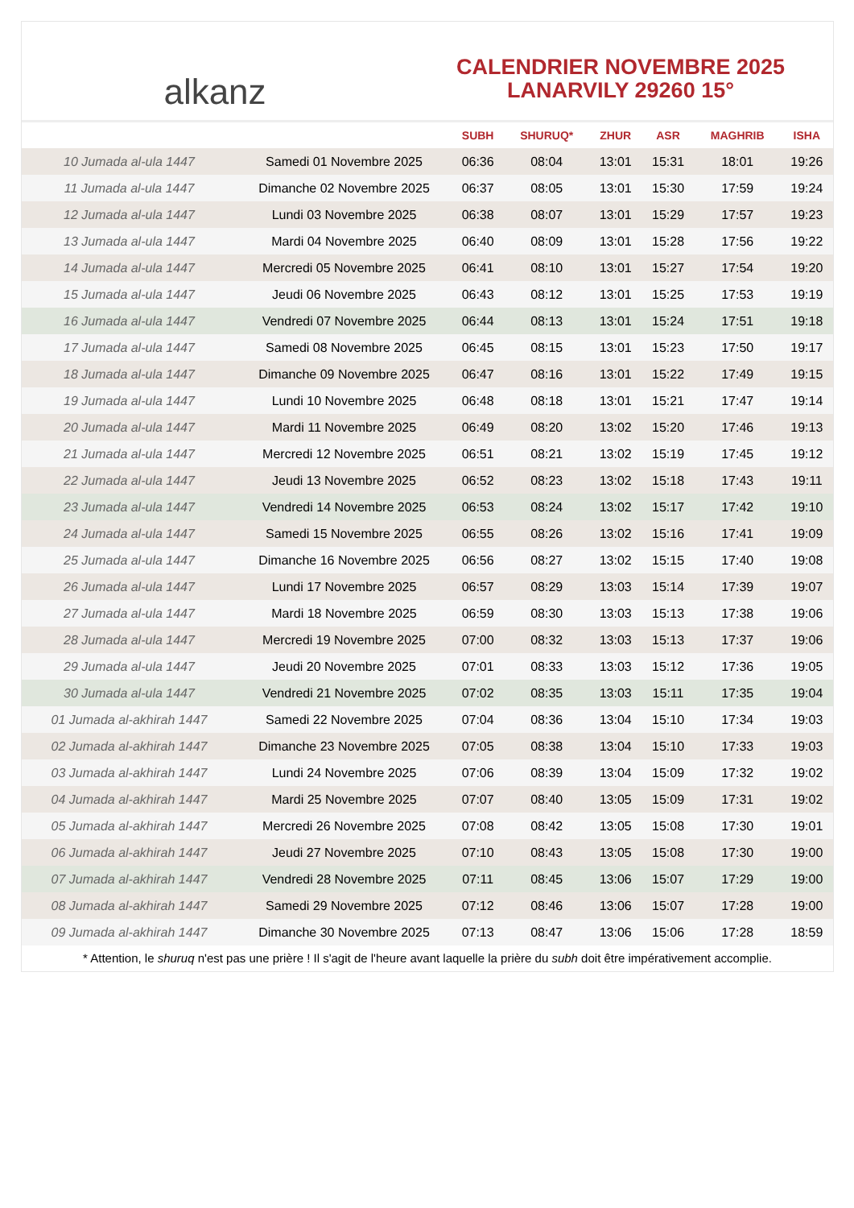alkanz
CALENDRIER NOVEMBRE 2025
LANARVILY 29260 15°
| | | SUBH | SHURUQ* | ZHUR | ASR | MAGHRIB | ISHA |
| --- | --- | --- | --- | --- | --- | --- | --- |
| 10 Jumada al-ula 1447 | Samedi 01 Novembre 2025 | 06:36 | 08:04 | 13:01 | 15:31 | 18:01 | 19:26 |
| 11 Jumada al-ula 1447 | Dimanche 02 Novembre 2025 | 06:37 | 08:05 | 13:01 | 15:30 | 17:59 | 19:24 |
| 12 Jumada al-ula 1447 | Lundi 03 Novembre 2025 | 06:38 | 08:07 | 13:01 | 15:29 | 17:57 | 19:23 |
| 13 Jumada al-ula 1447 | Mardi 04 Novembre 2025 | 06:40 | 08:09 | 13:01 | 15:28 | 17:56 | 19:22 |
| 14 Jumada al-ula 1447 | Mercredi 05 Novembre 2025 | 06:41 | 08:10 | 13:01 | 15:27 | 17:54 | 19:20 |
| 15 Jumada al-ula 1447 | Jeudi 06 Novembre 2025 | 06:43 | 08:12 | 13:01 | 15:25 | 17:53 | 19:19 |
| 16 Jumada al-ula 1447 | Vendredi 07 Novembre 2025 | 06:44 | 08:13 | 13:01 | 15:24 | 17:51 | 19:18 |
| 17 Jumada al-ula 1447 | Samedi 08 Novembre 2025 | 06:45 | 08:15 | 13:01 | 15:23 | 17:50 | 19:17 |
| 18 Jumada al-ula 1447 | Dimanche 09 Novembre 2025 | 06:47 | 08:16 | 13:01 | 15:22 | 17:49 | 19:15 |
| 19 Jumada al-ula 1447 | Lundi 10 Novembre 2025 | 06:48 | 08:18 | 13:01 | 15:21 | 17:47 | 19:14 |
| 20 Jumada al-ula 1447 | Mardi 11 Novembre 2025 | 06:49 | 08:20 | 13:02 | 15:20 | 17:46 | 19:13 |
| 21 Jumada al-ula 1447 | Mercredi 12 Novembre 2025 | 06:51 | 08:21 | 13:02 | 15:19 | 17:45 | 19:12 |
| 22 Jumada al-ula 1447 | Jeudi 13 Novembre 2025 | 06:52 | 08:23 | 13:02 | 15:18 | 17:43 | 19:11 |
| 23 Jumada al-ula 1447 | Vendredi 14 Novembre 2025 | 06:53 | 08:24 | 13:02 | 15:17 | 17:42 | 19:10 |
| 24 Jumada al-ula 1447 | Samedi 15 Novembre 2025 | 06:55 | 08:26 | 13:02 | 15:16 | 17:41 | 19:09 |
| 25 Jumada al-ula 1447 | Dimanche 16 Novembre 2025 | 06:56 | 08:27 | 13:02 | 15:15 | 17:40 | 19:08 |
| 26 Jumada al-ula 1447 | Lundi 17 Novembre 2025 | 06:57 | 08:29 | 13:03 | 15:14 | 17:39 | 19:07 |
| 27 Jumada al-ula 1447 | Mardi 18 Novembre 2025 | 06:59 | 08:30 | 13:03 | 15:13 | 17:38 | 19:06 |
| 28 Jumada al-ula 1447 | Mercredi 19 Novembre 2025 | 07:00 | 08:32 | 13:03 | 15:13 | 17:37 | 19:06 |
| 29 Jumada al-ula 1447 | Jeudi 20 Novembre 2025 | 07:01 | 08:33 | 13:03 | 15:12 | 17:36 | 19:05 |
| 30 Jumada al-ula 1447 | Vendredi 21 Novembre 2025 | 07:02 | 08:35 | 13:03 | 15:11 | 17:35 | 19:04 |
| 01 Jumada al-akhirah 1447 | Samedi 22 Novembre 2025 | 07:04 | 08:36 | 13:04 | 15:10 | 17:34 | 19:03 |
| 02 Jumada al-akhirah 1447 | Dimanche 23 Novembre 2025 | 07:05 | 08:38 | 13:04 | 15:10 | 17:33 | 19:03 |
| 03 Jumada al-akhirah 1447 | Lundi 24 Novembre 2025 | 07:06 | 08:39 | 13:04 | 15:09 | 17:32 | 19:02 |
| 04 Jumada al-akhirah 1447 | Mardi 25 Novembre 2025 | 07:07 | 08:40 | 13:05 | 15:09 | 17:31 | 19:02 |
| 05 Jumada al-akhirah 1447 | Mercredi 26 Novembre 2025 | 07:08 | 08:42 | 13:05 | 15:08 | 17:30 | 19:01 |
| 06 Jumada al-akhirah 1447 | Jeudi 27 Novembre 2025 | 07:10 | 08:43 | 13:05 | 15:08 | 17:30 | 19:00 |
| 07 Jumada al-akhirah 1447 | Vendredi 28 Novembre 2025 | 07:11 | 08:45 | 13:06 | 15:07 | 17:29 | 19:00 |
| 08 Jumada al-akhirah 1447 | Samedi 29 Novembre 2025 | 07:12 | 08:46 | 13:06 | 15:07 | 17:28 | 19:00 |
| 09 Jumada al-akhirah 1447 | Dimanche 30 Novembre 2025 | 07:13 | 08:47 | 13:06 | 15:06 | 17:28 | 18:59 |
* Attention, le shuruq n'est pas une prière ! Il s'agit de l'heure avant laquelle la prière du subh doit être impérativement accomplie.